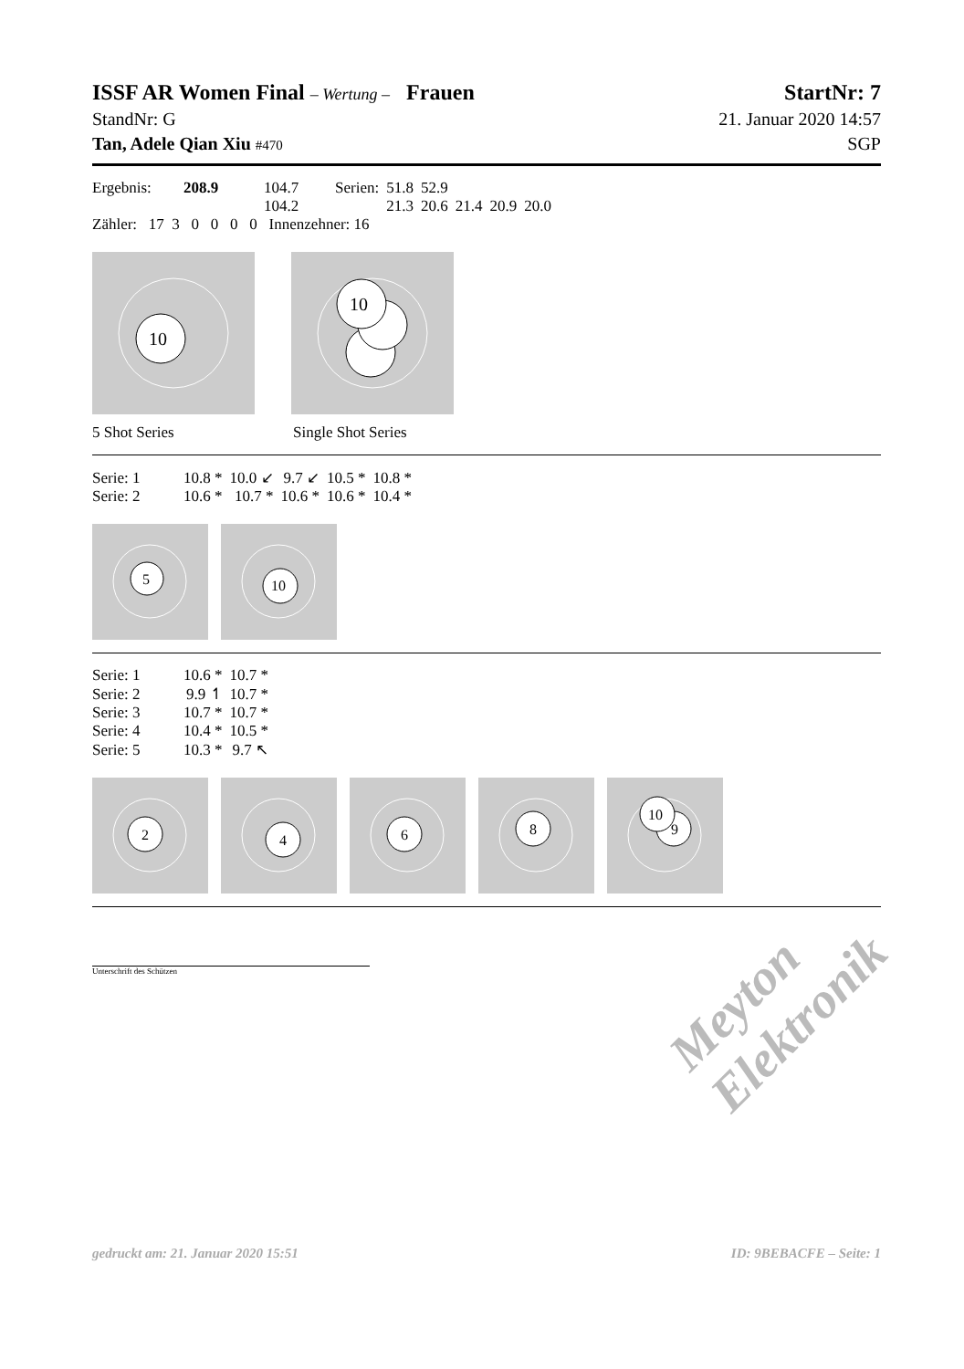ISSF AR Women Final – Wertung – Frauen StartNr: 7
StandNr: G 21. Januar 2020 14:57
Tan, Adele Qian Xiu #470 SGP
| Ergebnis: | 208.9 | 104.7 | Serien: | 51.8 | 52.9 | | | |
| | | 104.2 | | 21.3 | 20.6 | 21.4 | 20.9 | 20.0 |
Zähler: 17 3 0 0 0 0 Innenzehner: 16
10
10
5 Shot Series Single Shot Series
| Serie: 1 | 10.8 * | 10.0 ↙ | 9.7 ↙ | 10.5 * | 10.8 * |
| Serie: 2 | 10.6 * | 10.7 * | 10.6 * | 10.6 * | 10.4 * |
5
10
| Serie: 1 | 10.6 * | 10.7 * |
| Serie: 2 | 9.9 ↿ | 10.7 * |
| Serie: 3 | 10.7 * | 10.7 * |
| Serie: 4 | 10.4 * | 10.5 * |
| Serie: 5 | 10.3 * | 9.7 ↖ |
2
4
6
8
10
9
Unterschrift des Schützen
Meyton Elektronik
gedruckt am: 21. Januar 2020 15:51 ID: 9BEBACFE – Seite: 1